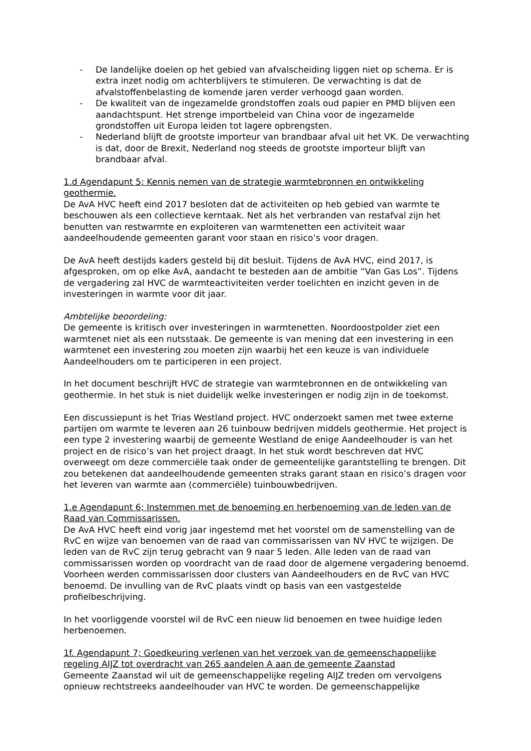- De landelijke doelen op het gebied van afvalscheiding liggen niet op schema. Er is extra inzet nodig om achterblijvers te stimuleren. De verwachting is dat de afvalstoffenbelasting de komende jaren verder verhoogd gaan worden.
- De kwaliteit van de ingezamelde grondstoffen zoals oud papier en PMD blijven een aandachtspunt. Het strenge importbeleid van China voor de ingezamelde grondstoffen uit Europa leiden tot lagere opbrengsten.
- Nederland blijft de grootste importeur van brandbaar afval uit het VK. De verwachting is dat, door de Brexit, Nederland nog steeds de grootste importeur blijft van brandbaar afval.
1.d Agendapunt 5; Kennis nemen van de strategie warmtebronnen en ontwikkeling geothermie.
De AvA HVC heeft eind 2017 besloten dat de activiteiten op heb gebied van warmte te beschouwen als een collectieve kerntaak. Net als het verbranden van restafval zijn het benutten van restwarmte en exploiteren van warmtenetten een activiteit waar aandeelhoudende gemeenten garant voor staan en risico’s voor dragen.
De AvA heeft destijds kaders gesteld bij dit besluit. Tijdens de AvA HVC, eind 2017, is afgesproken, om op elke AvA, aandacht te besteden aan de ambitie “Van Gas Los”. Tijdens de vergadering zal HVC de warmteactiviteiten verder toelichten en inzicht geven in de investeringen in warmte voor dit jaar.
Ambtelijke beoordeling:
De gemeente is kritisch over investeringen in warmtenetten. Noordoostpolder ziet een warmtenet niet als een nutsstaak. De gemeente is van mening dat een investering in een warmtenet een investering zou moeten zijn waarbij het een keuze is van individuele Aandeelhouders om te participeren in een project.
In het document beschrijft HVC de strategie van warmtebronnen en de ontwikkeling van geothermie. In het stuk is niet duidelijk welke investeringen er nodig zijn in de toekomst.
Een discussiepunt is het Trias Westland project. HVC onderzoekt samen met twee externe partijen om warmte te leveren aan 26 tuinbouw bedrijven middels geothermie. Het project is een type 2 investering waarbij de gemeente Westland de enige Aandeelhouder is van het project en de risico’s van het project draagt. In het stuk wordt beschreven dat HVC overweegt om deze commerciële taak onder de gemeentelijke garantstelling te brengen. Dit zou betekenen dat aandeelhoudende gemeenten straks garant staan en risico’s dragen voor het leveren van warmte aan (commerciële) tuinbouwbedrijven.
1.e Agendapunt 6; Instemmen met de benoeming en herbenoeming van de leden van de Raad van Commissarissen.
De AvA HVC heeft eind vorig jaar ingestemd met het voorstel om de samenstelling van de RvC en wijze van benoemen van de raad van commissarissen van NV HVC te wijzigen. De leden van de RvC zijn terug gebracht van 9 naar 5 leden. Alle leden van de raad van commissarissen worden op voordracht van de raad door de algemene vergadering benoemd. Voorheen werden commissarissen door clusters van Aandeelhouders en de RvC van HVC benoemd. De invulling van de RvC plaats vindt op basis van een vastgestelde profielbeschrijving.
In het voorliggende voorstel wil de RvC een nieuw lid benoemen en twee huidige leden herbenoemen.
1f. Agendapunt 7; Goedkeuring verlenen van het verzoek van de gemeenschappelijke regeling AIJZ tot overdracht van 265 aandelen A aan de gemeente Zaanstad
Gemeente Zaanstad wil uit de gemeenschappelijke regeling AIJZ treden om vervolgens opnieuw rechtstreeks aandeelhouder van HVC te worden. De gemeenschappelijke